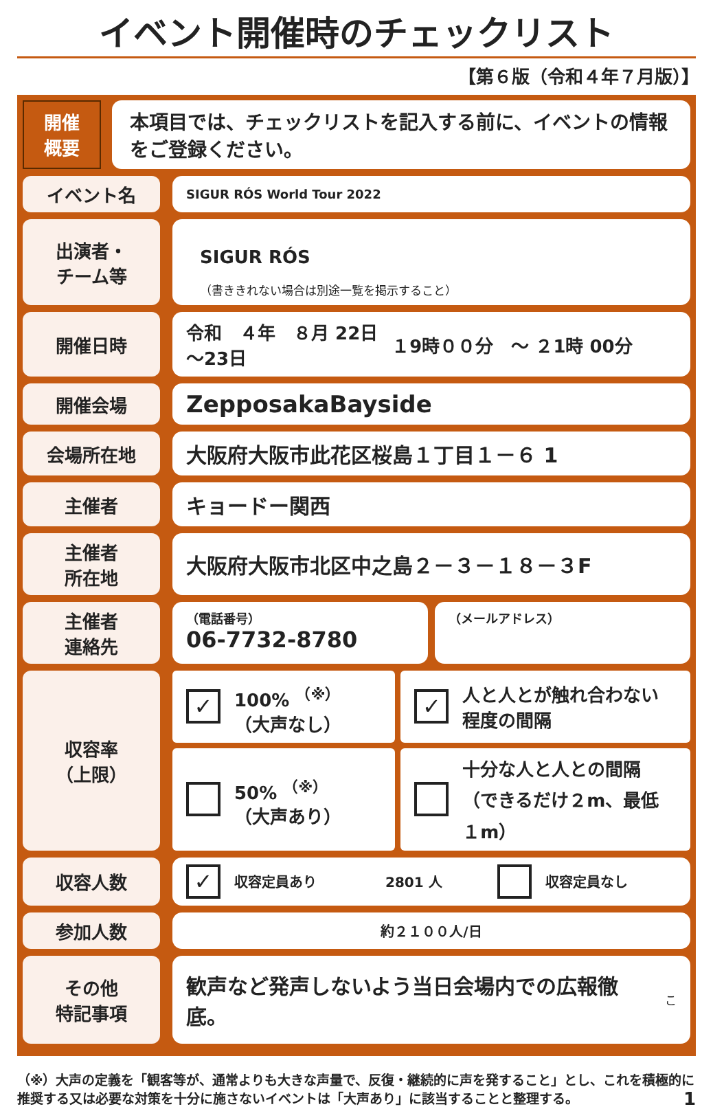イベント開催時のチェックリスト
【第６版（令和４年７月版）】
開催
概要
本項目では、チェックリストを記入する前に、イベントの情報をご登録ください。
イベント名
SIGUR RÓS World Tour 2022
出演者・
チーム等
SIGUR RÓS
（書ききれない場合は別途一覧を掲示すること）
開催日時 令和　４年　８月 22日
～23日 １9時００分　～ ２1時 00分
開催会場
ZepposakaBayside
会場所在地
大阪府大阪市此花区桜島１丁目１－６ 1
主催者
キョードー関西
主催者
所在地
大阪府大阪市北区中之島２－３－１８－３F
主催者
連絡先
（電話番号）
06-7732-8780
（メールアドレス）
収容率
（上限）
✓ 100% <sup>（※）</sup>
（大声なし）
✓ 人と人とが触れ合わない
程度の間隔
50% <sup>（※）</sup>
（大声あり）
十分な人と人との間隔
（できるだけ２m、最低１m）
収容人数
✓ 収容定員あり 2801 人 収容定員なし
参加人数
約２１００人/日
その他
特記事項
歓声など発声しないよう当日会場内での広報徹底。 こ
（※）大声の定義を「観客等が、通常よりも大きな声量で、反復・継続的に声を発すること」とし、これを積極的に推奨する又は必要な対策を十分に施さないイベントは「大声あり」に該当することと整理する。 1